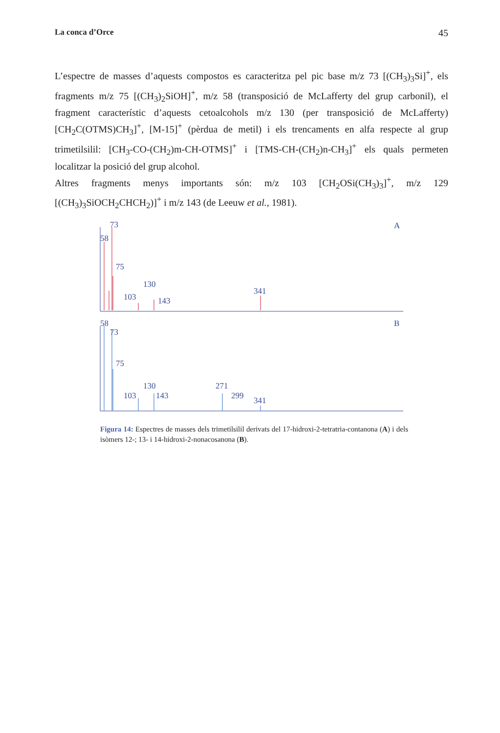La conca d’Orce 45
L’espectre de masses d’aquests compostos es caracteritza pel pic base m/z 73 [(CH<sub>3</sub>)<sub>3</sub>Si]<sup>+</sup>, els fragments m/z 75 [(CH<sub>3</sub>)<sub>2</sub>SiOH]<sup>+</sup>, m/z 58 (transposició de McLafferty del grup carbonil), el fragment característic d’aquests cetoalcohols m/z 130 (per transposició de McLafferty) [CH<sub>2</sub>C(OTMS)CH<sub>3</sub>]<sup>+</sup>, [M-15]<sup>+</sup> (pèrdua de metil) i els trencaments en alfa respecte al grup trimetilsilil: [CH<sub>3</sub>-CO-(CH<sub>2</sub>)m-CH-OTMS]<sup>+</sup> i [TMS-CH-(CH<sub>2</sub>)n-CH<sub>3</sub>]<sup>+</sup> els quals permeten localitzar la posició del grup alcohol.
Altres fragments menys importants són: m/z 103 [CH<sub>2</sub>OSi(CH<sub>3</sub>)<sub>3</sub>]<sup>+</sup>, m/z 129 [(CH<sub>3</sub>)<sub>3</sub>SiOCH<sub>2</sub>CHCH<sub>2</sub>)]<sup>+</sup> i m/z 143 (de Leeuw et al., 1981).
73
58
75
130
103
143
341
A
58
73
75
130
103
143
271
299
341
B
Figura 14: Espectres de masses dels trimetilsilil derivats del 17-hidroxi-2-tetratria-contanona (A) i dels isòmers 12-; 13- i 14-hidroxi-2-nonacosanona (B).